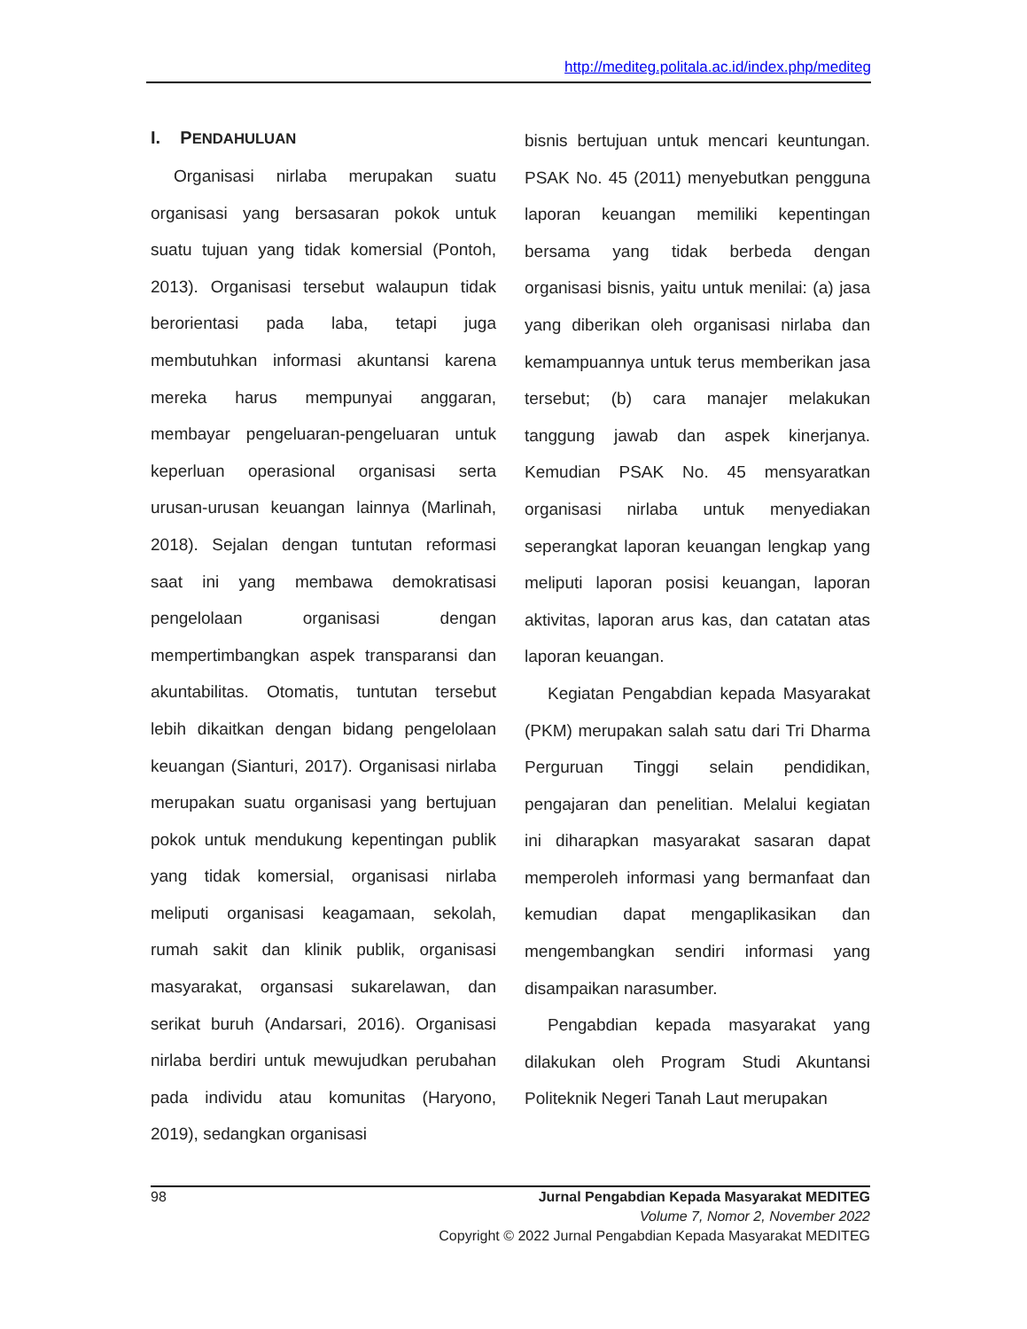http://mediteg.politala.ac.id/index.php/mediteg
I. PENDAHULUAN
Organisasi nirlaba merupakan suatu organisasi yang bersasaran pokok untuk suatu tujuan yang tidak komersial (Pontoh, 2013). Organisasi tersebut walaupun tidak berorientasi pada laba, tetapi juga membutuhkan informasi akuntansi karena mereka harus mempunyai anggaran, membayar pengeluaran-pengeluaran untuk keperluan operasional organisasi serta urusan-urusan keuangan lainnya (Marlinah, 2018). Sejalan dengan tuntutan reformasi saat ini yang membawa demokratisasi pengelolaan organisasi dengan mempertimbangkan aspek transparansi dan akuntabilitas. Otomatis, tuntutan tersebut lebih dikaitkan dengan bidang pengelolaan keuangan (Sianturi, 2017). Organisasi nirlaba merupakan suatu organisasi yang bertujuan pokok untuk mendukung kepentingan publik yang tidak komersial, organisasi nirlaba meliputi organisasi keagamaan, sekolah, rumah sakit dan klinik publik, organisasi masyarakat, organsasi sukarelawan, dan serikat buruh (Andarsari, 2016). Organisasi nirlaba berdiri untuk mewujudkan perubahan pada individu atau komunitas (Haryono, 2019), sedangkan organisasi
bisnis bertujuan untuk mencari keuntungan. PSAK No. 45 (2011) menyebutkan pengguna laporan keuangan memiliki kepentingan bersama yang tidak berbeda dengan organisasi bisnis, yaitu untuk menilai: (a) jasa yang diberikan oleh organisasi nirlaba dan kemampuannya untuk terus memberikan jasa tersebut; (b) cara manajer melakukan tanggung jawab dan aspek kinerjanya. Kemudian PSAK No. 45 mensyaratkan organisasi nirlaba untuk menyediakan seperangkat laporan keuangan lengkap yang meliputi laporan posisi keuangan, laporan aktivitas, laporan arus kas, dan catatan atas laporan keuangan.
Kegiatan Pengabdian kepada Masyarakat (PKM) merupakan salah satu dari Tri Dharma Perguruan Tinggi selain pendidikan, pengajaran dan penelitian. Melalui kegiatan ini diharapkan masyarakat sasaran dapat memperoleh informasi yang bermanfaat dan kemudian dapat mengaplikasikan dan mengembangkan sendiri informasi yang disampaikan narasumber.
Pengabdian kepada masyarakat yang dilakukan oleh Program Studi Akuntansi Politeknik Negeri Tanah Laut merupakan
98 Jurnal Pengabdian Kepada Masyarakat MEDITEG
Volume 7, Nomor 2, November 2022
Copyright © 2022 Jurnal Pengabdian Kepada Masyarakat MEDITEG